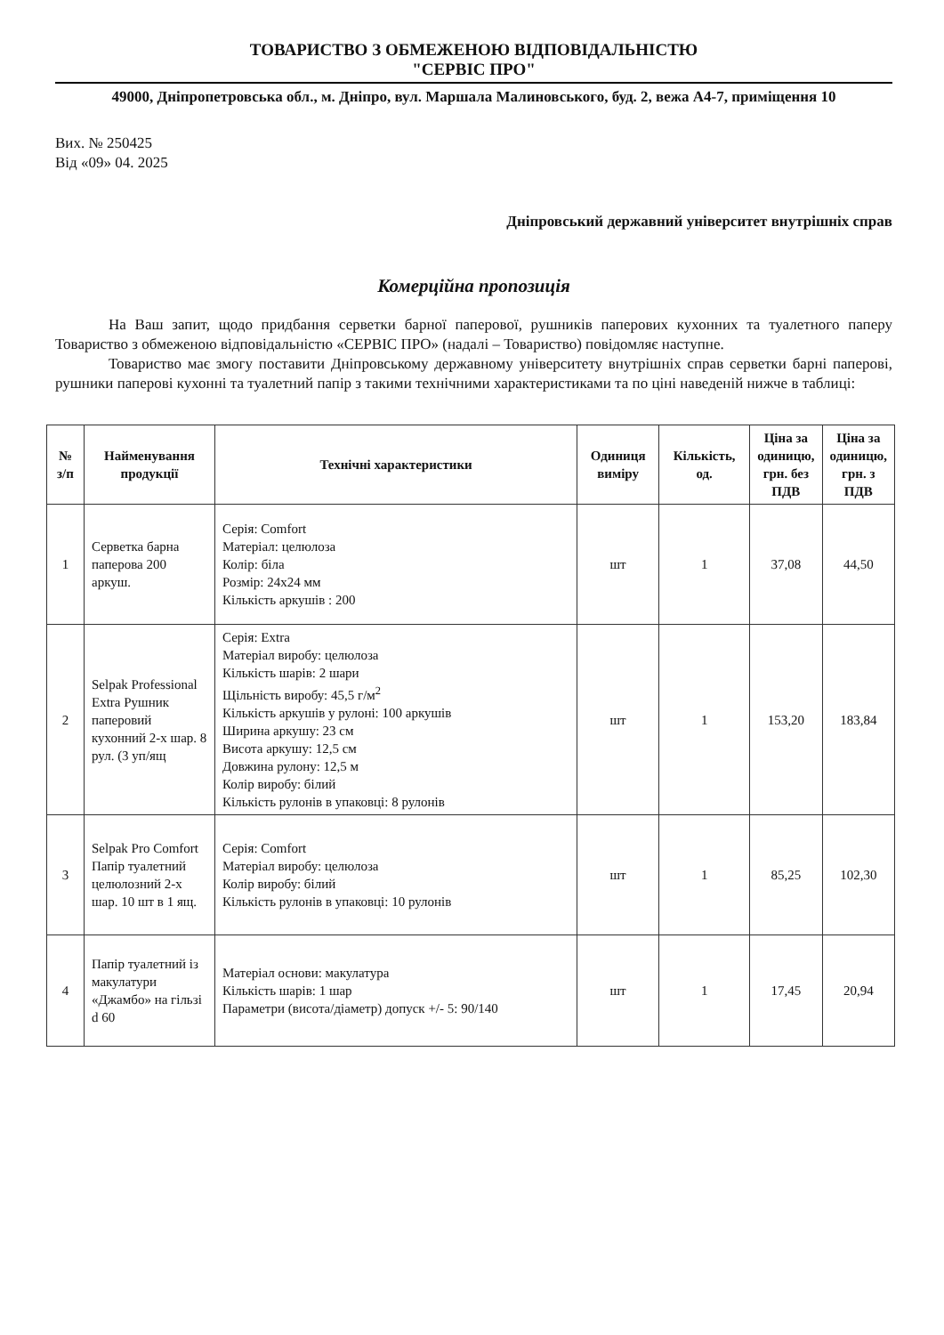ТОВАРИСТВО З ОБМЕЖЕНОЮ ВІДПОВІДАЛЬНІСТЮ
"СЕРВІС ПРО"
49000, Дніпропетровська обл., м. Дніпро, вул. Маршала Малиновського, буд. 2, вежа А4-7, приміщення 10
Вих. № 250425
Від «09» 04. 2025
Дніпровський державний університет внутрішніх справ
Комерційна пропозиція
На Ваш запит, щодо придбання серветки барної паперової, рушників паперових кухонних та туалетного паперу Товариство з обмеженою відповідальністю «СЕРВІС ПРО» (надалі – Товариство) повідомляє наступне.
Товариство має змогу поставити Дніпровському державному університету внутрішніх справ серветки барні паперові, рушники паперові кухонні та туалетний папір з такими технічними характеристиками та по ціні наведеній нижче в таблиці:
| № з/п | Найменування продукції | Технічні характеристики | Одиниця виміру | Кількість, од. | Ціна за одиницю, грн. без ПДВ | Ціна за одиницю, грн. з ПДВ |
| --- | --- | --- | --- | --- | --- | --- |
| 1 | Серветка барна паперова 200 аркуш. | Серія: Comfort Матеріал: целюлоза Колір: біла Розмір: 24х24 мм Кількість аркушів : 200 | шт | 1 | 37,08 | 44,50 |
| 2 | Selpak Professional Extra Рушник паперовий кухонний 2-х шар. 8 рул. (3 уп/ящ | Серія: Extra Матеріал виробу: целюлоза Кількість шарів: 2 шари Щільність виробу: 45,5 г/м<sup>2</sup> Кількість аркушів у рулоні: 100 аркушів Ширина аркушу: 23 см Висота аркушу: 12,5 см Довжина рулону: 12,5 м Колір виробу: білий Кількість рулонів в упаковці: 8 рулонів | шт | 1 | 153,20 | 183,84 |
| 3 | Selpak Pro Comfort Папір туалетний целюлозний 2-х шар. 10 шт в 1 ящ. | Серія: Comfort Матеріал виробу: целюлоза Колір виробу: білий Кількість рулонів в упаковці: 10 рулонів | шт | 1 | 85,25 | 102,30 |
| 4 | Папір туалетний із макулатури «Джамбо» на гільзі d 60 | Матеріал основи: макулатура Кількість шарів: 1 шар Параметри (висота/діаметр) допуск +/- 5: 90/140 | шт | 1 | 17,45 | 20,94 |